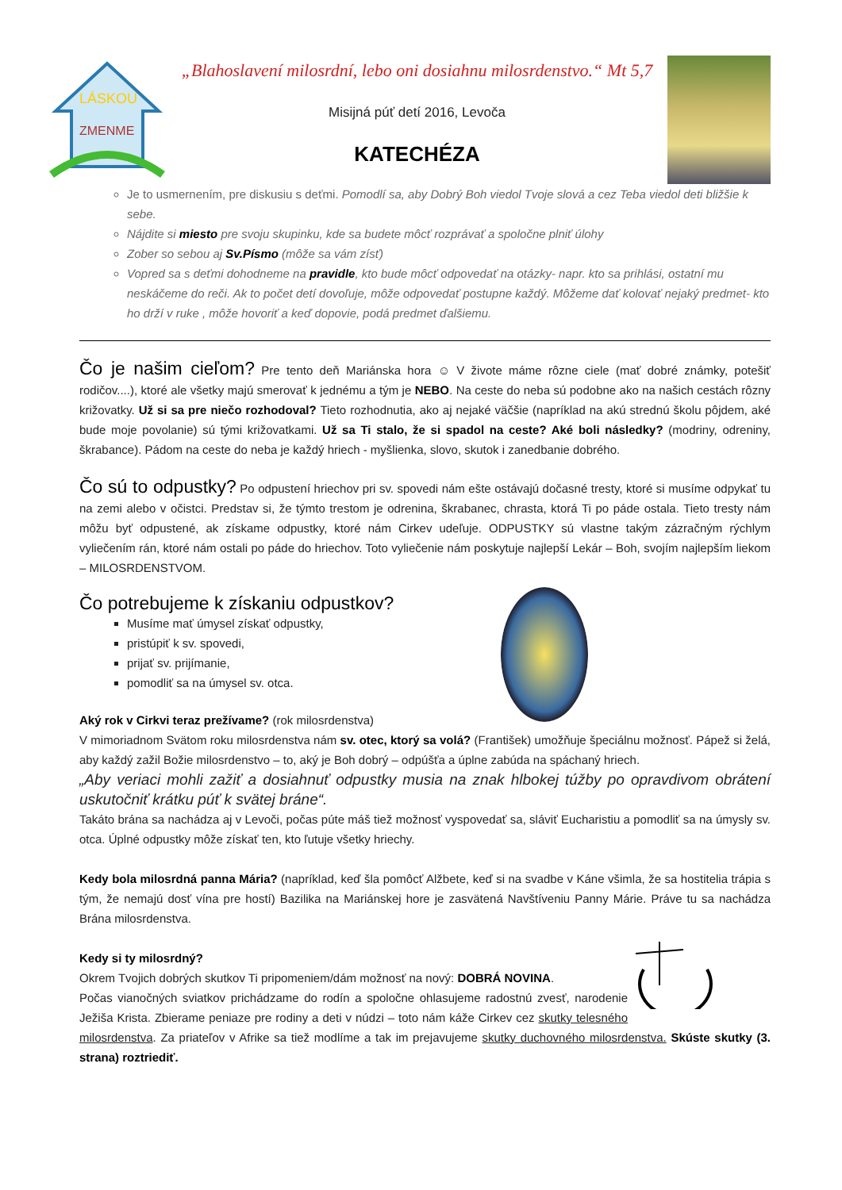LÁSKOU
ZMENME
„Blahoslavení milosrdní, lebo oni dosiahnu milosrdenstvo.“ Mt 5,7
Misijná púť detí 2016, Levoča
KATECHÉZA
Je to usmernením, pre diskusiu s deťmi. Pomodlí sa, aby Dobrý Boh viedol Tvoje slová a cez Teba viedol deti bližšie k sebe.
Nájdite si miesto pre svoju skupinku, kde sa budete môcť rozprávať a spoločne plniť úlohy
Zober so sebou aj Sv.Písmo (môže sa vám zísť)
Vopred sa s deťmi dohodneme na pravidle, kto bude môcť odpovedať na otázky- napr. kto sa prihlási, ostatní mu neskáčeme do reči. Ak to počet detí dovoľuje, môže odpovedať postupne každý. Môžeme dať kolovať nejaký predmet- kto ho drží v ruke , môže hovoriť a keď dopovie, podá predmet ďalšiemu.
Čo je našim cieľom? Pre tento deň Mariánska hora ☺ V živote máme rôzne ciele (mať dobré známky, potešiť rodičov....), ktoré ale všetky majú smerovať k jednému a tým je NEBO. Na ceste do neba sú podobne ako na našich cestách rôzny križovatky. Už si sa pre niečo rozhodoval? Tieto rozhodnutia, ako aj nejaké väčšie (napríklad na akú strednú školu pôjdem, aké bude moje povolanie) sú tými križovatkami. Už sa Ti stalo, že si spadol na ceste? Aké boli následky? (modriny, odreniny, škrabance). Pádom na ceste do neba je každý hriech - myšlienka, slovo, skutok i zanedbanie dobrého.
Čo sú to odpustky? Po odpustení hriechov pri sv. spovedi nám ešte ostávajú dočasné tresty, ktoré si musíme odpykať tu na zemi alebo v očistci. Predstav si, že týmto trestom je odrenina, škrabanec, chrasta, ktorá Ti po páde ostala. Tieto tresty nám môžu byť odpustené, ak získame odpustky, ktoré nám Cirkev udeľuje. ODPUSTKY sú vlastne takým zázračným rýchlym vyliečením rán, ktoré nám ostali po páde do hriechov. Toto vyliečenie nám poskytuje najlepší Lekár – Boh, svojím najlepším liekom – MILOSRDENSTVOM.
Čo potrebujeme k získaniu odpustkov?
Musíme mať úmysel získať odpustky,
pristúpiť k sv. spovedi,
prijať sv. prijímanie,
pomodliť sa na úmysel sv. otca.
Aký rok v Cirkvi teraz prežívame? (rok milosrdenstva)
V mimoriadnom Svätom roku milosrdenstva nám sv. otec, ktorý sa volá? (František) umožňuje špeciálnu možnosť. Pápež si želá, aby každý zažil Božie milosrdenstvo – to, aký je Boh dobrý – odpúšťa a úplne zabúda na spáchaný hriech.
„Aby veriaci mohli zažiť a dosiahnuť odpustky musia na znak hlbokej túžby po opravdivom obrátení uskutočniť krátku púť k svätej bráne“.
Takáto brána sa nachádza aj v Levoči, počas púte máš tiež možnosť vyspovedať sa, sláviť Eucharistiu a pomodliť sa na úmysly sv. otca. Úplné odpustky môže získať ten, kto ľutuje všetky hriechy.
Kedy bola milosrdná panna Mária? (napríklad, keď šla pomôcť Alžbete, keď si na svadbe v Káne všimla, že sa hostitelia trápia s tým, že nemajú dosť vína pre hostí) Bazilika na Mariánskej hore je zasvätená Navštíveniu Panny Márie. Práve tu sa nachádza Brána milosrdenstva.
Kedy si ty milosrdný?
Okrem Tvojich dobrých skutkov Ti pripomeniem/dám možnosť na nový: DOBRÁ NOVINA.
Počas vianočných sviatkov prichádzame do rodín a spoločne ohlasujeme radostnú zvesť, narodenie Ježiša Krista. Zbierame peniaze pre rodiny a deti v núdzi – toto nám káže Cirkev cez skutky telesného milosrdenstva. Za priateľov v Afrike sa tiež modlíme a tak im prejavujeme skutky duchovného milosrdenstva. Skúste skutky (3. strana) roztriediť.